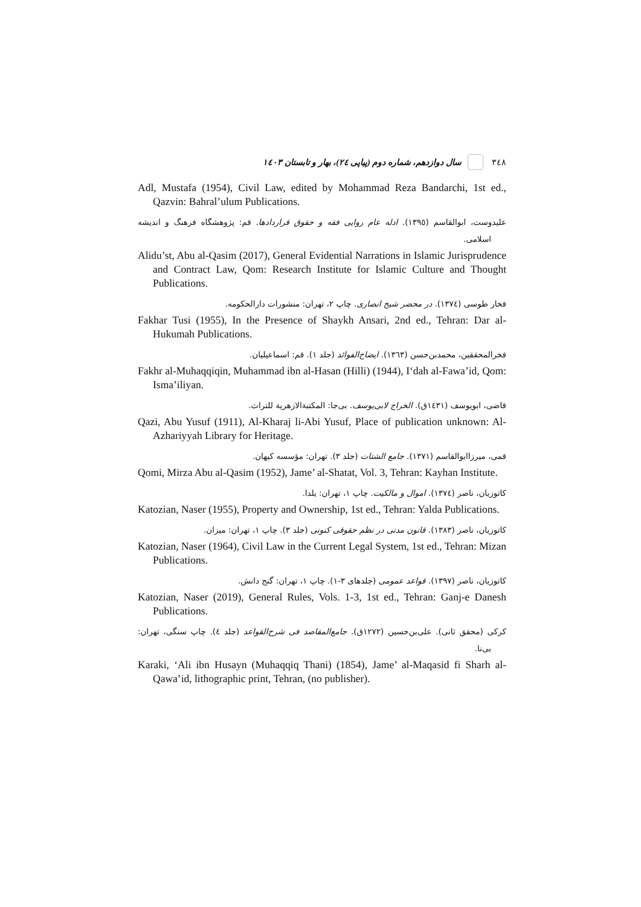٣٤٨ سال دوازدهم، شماره دوم (پیاپی ٢٤)، بهار و تابستان ١٤٠٣
Adl, Mustafa (1954), Civil Law, edited by Mohammad Reza Bandarchi, 1st ed., Qazvin: Bahral’ulum Publications.
علیدوست، ابوالقاسم (١٣٩٥). ادله عام روایی فقه و حقوق قراردادها. قم: پژوهشگاه فرهنگ و اندیشه اسلامی.
Alidu’st, Abu al-Qasim (2017), General Evidential Narrations in Islamic Jurisprudence and Contract Law, Qom: Research Institute for Islamic Culture and Thought Publications.
فخار طوسی (١٣٧٤). در محضر شیخ انصاری. چاپ ٢، تهران: منشورات دارالحکومه.
Fakhar Tusi (1955), In the Presence of Shaykh Ansari, 2nd ed., Tehran: Dar al-Hukumah Publications.
فخرالمحققین، محمدبن‌حسن (١٣٦٣). ایضاح‌الفوائد (جلد ١). قم: اسماعیلیان.
Fakhr al-Muhaqqiqin, Muhammad ibn al-Hasan (Hilli) (1944), I‘dah al-Fawa’id, Qom: Isma’iliyan.
قاضی، ابویوسف (١٤٣١ق). الخراج لابی‌یوسف. بی‌جا: المکتبةالازهریة للتراث.
Qazi, Abu Yusuf (1911), Al-Kharaj li-Abi Yusuf, Place of publication unknown: Al-Azhariyyah Library for Heritage.
قمی، میرزاابوالقاسم (١٣٧١). جامع الشتات (جلد ٣). تهران: مؤسسه کیهان.
Qomi, Mirza Abu al-Qasim (1952), Jame’ al-Shatat, Vol. 3, Tehran: Kayhan Institute.
کاتوزیان، ناصر (١٣٧٤). اموال و مالکیت. چاپ ١، تهران: یلدا.
Katozian, Naser (1955), Property and Ownership, 1st ed., Tehran: Yalda Publications.
کاتوزیان، ناصر (١٣٨٣). قانون مدنی در نظم حقوقی کنونی (جلد ٣). چاپ ١، تهران: میزان.
Katozian, Naser (1964), Civil Law in the Current Legal System, 1st ed., Tehran: Mizan Publications.
کاتوزیان، ناصر (١٣٩٧). قواعد عمومی (جلدهای ٣-١). چاپ ١، تهران: گنج دانش.
Katozian, Naser (2019), General Rules, Vols. 1-3, 1st ed., Tehran: Ganj-e Danesh Publications.
کرکی (محقق ثانی). علی‌بن‌حسین (١٢٧٢ق). جامع‌المقاصد فی شرح‌القواعد (جلد ٤). چاپ سنگی، تهران: بی‌نا.
Karaki, ‘Ali ibn Husayn (Muhaqqiq Thani) (1854), Jame’ al-Maqasid fi Sharh al-Qawa’id, lithographic print, Tehran, (no publisher).